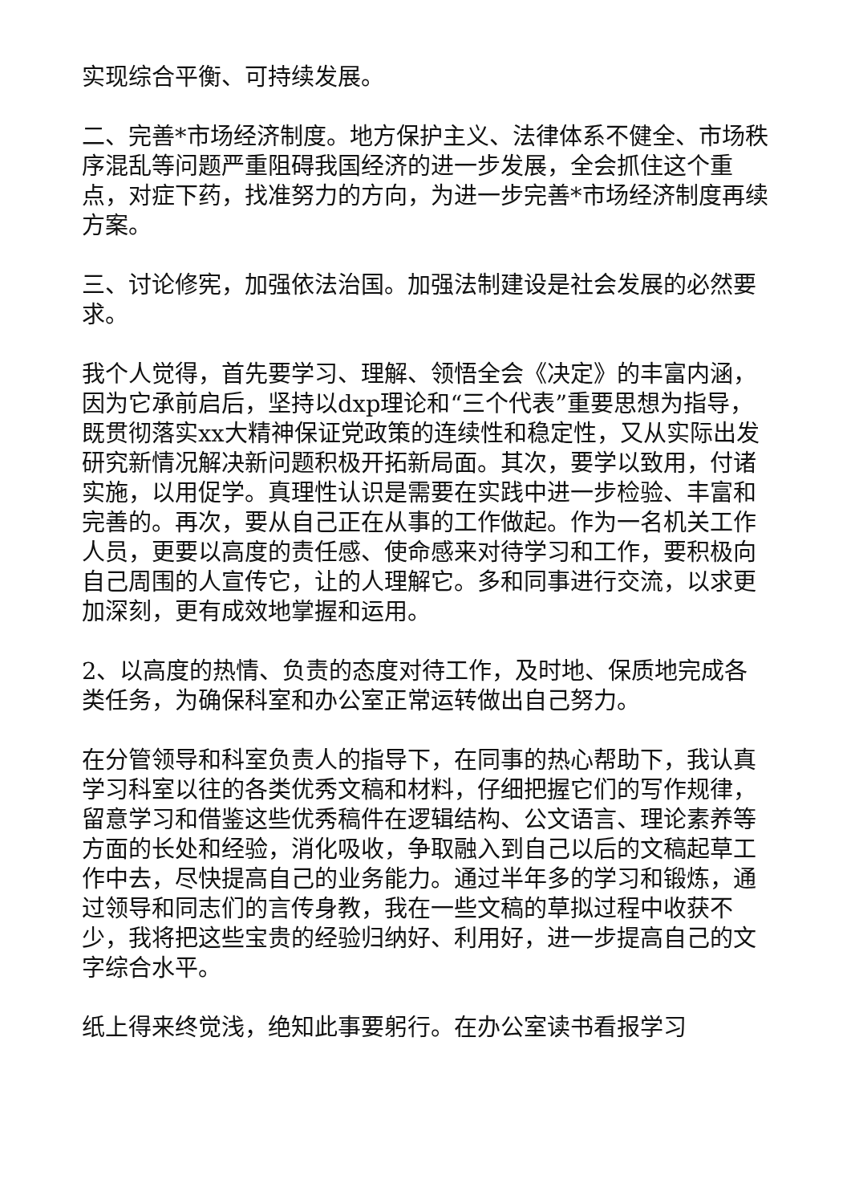实现综合平衡、可持续发展。
二、完善*市场经济制度。地方保护主义、法律体系不健全、市场秩序混乱等问题严重阻碍我国经济的进一步发展，全会抓住这个重点，对症下药，找准努力的方向，为进一步完善*市场经济制度再续方案。
三、讨论修宪，加强依法治国。加强法制建设是社会发展的必然要求。
我个人觉得，首先要学习、理解、领悟全会《决定》的丰富内涵，因为它承前启后，坚持以dxp理论和“三个代表”重要思想为指导，既贯彻落实xx大精神保证党政策的连续性和稳定性，又从实际出发研究新情况解决新问题积极开拓新局面。其次，要学以致用，付诸实施，以用促学。真理性认识是需要在实践中进一步检验、丰富和完善的。再次，要从自己正在从事的工作做起。作为一名机关工作人员，更要以高度的责任感、使命感来对待学习和工作，要积极向自己周围的人宣传它，让的人理解它。多和同事进行交流，以求更加深刻，更有成效地掌握和运用。
2、以高度的热情、负责的态度对待工作，及时地、保质地完成各类任务，为确保科室和办公室正常运转做出自己努力。
在分管领导和科室负责人的指导下，在同事的热心帮助下，我认真学习科室以往的各类优秀文稿和材料，仔细把握它们的写作规律，留意学习和借鉴这些优秀稿件在逻辑结构、公文语言、理论素养等方面的长处和经验，消化吸收，争取融入到自己以后的文稿起草工作中去，尽快提高自己的业务能力。通过半年多的学习和锻炼，通过领导和同志们的言传身教，我在一些文稿的草拟过程中收获不少，我将把这些宝贵的经验归纳好、利用好，进一步提高自己的文字综合水平。
纸上得来终觉浅，绝知此事要躬行。在办公室读书看报学习